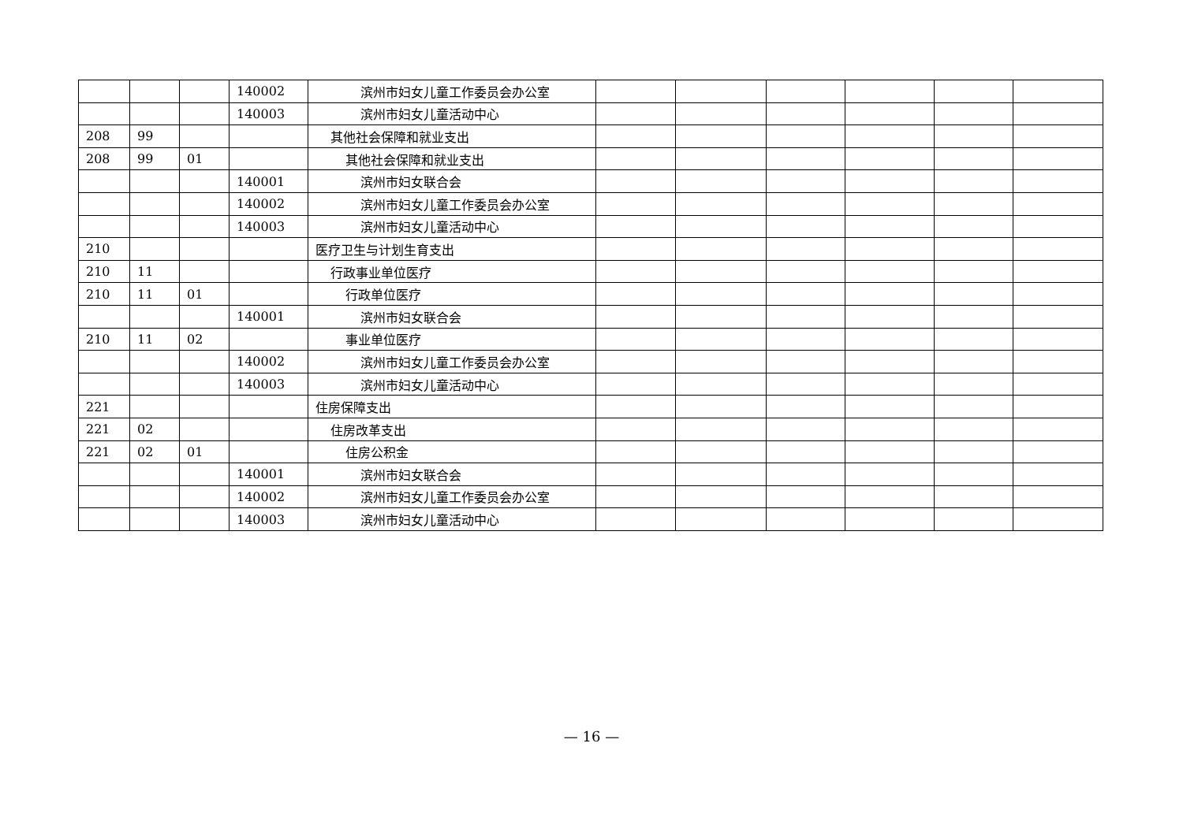| | | | 140002 | 滨州市妇女儿童工作委员会办公室 | | | | | | |
| | | | 140003 | 滨州市妇女儿童活动中心 | | | | | | |
| 208 | 99 | | | 其他社会保障和就业支出 | | | | | | |
| 208 | 99 | 01 | | 其他社会保障和就业支出 | | | | | | |
| | | | 140001 | 滨州市妇女联合会 | | | | | | |
| | | | 140002 | 滨州市妇女儿童工作委员会办公室 | | | | | | |
| | | | 140003 | 滨州市妇女儿童活动中心 | | | | | | |
| 210 | | | | 医疗卫生与计划生育支出 | | | | | | |
| 210 | 11 | | | 行政事业单位医疗 | | | | | | |
| 210 | 11 | 01 | | 行政单位医疗 | | | | | | |
| | | | 140001 | 滨州市妇女联合会 | | | | | | |
| 210 | 11 | 02 | | 事业单位医疗 | | | | | | |
| | | | 140002 | 滨州市妇女儿童工作委员会办公室 | | | | | | |
| | | | 140003 | 滨州市妇女儿童活动中心 | | | | | | |
| 221 | | | | 住房保障支出 | | | | | | |
| 221 | 02 | | | 住房改革支出 | | | | | | |
| 221 | 02 | 01 | | 住房公积金 | | | | | | |
| | | | 140001 | 滨州市妇女联合会 | | | | | | |
| | | | 140002 | 滨州市妇女儿童工作委员会办公室 | | | | | | |
| | | | 140003 | 滨州市妇女儿童活动中心 | | | | | | |
— 16 —